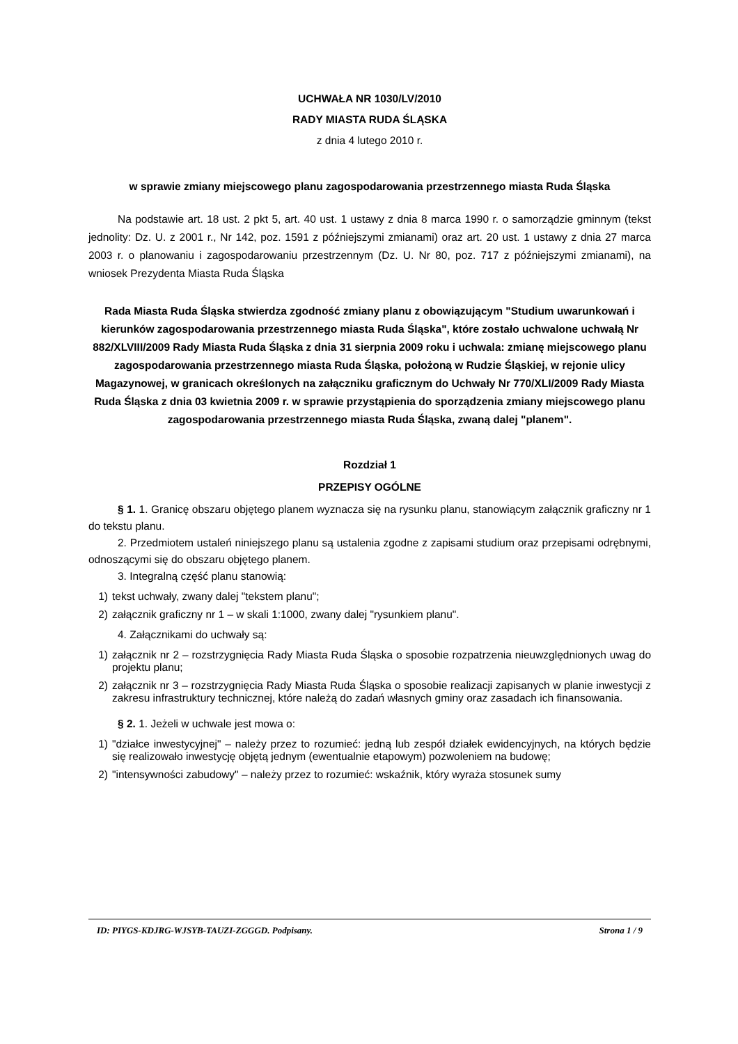UCHWAŁA NR 1030/LV/2010
RADY MIASTA RUDA ŚLĄSKA
z dnia 4 lutego 2010 r.
w sprawie zmiany miejscowego planu zagospodarowania przestrzennego miasta Ruda Śląska
Na podstawie art. 18 ust. 2 pkt 5, art. 40 ust. 1 ustawy z dnia 8 marca 1990 r. o samorządzie gminnym (tekst jednolity: Dz. U. z 2001 r., Nr 142, poz. 1591 z późniejszymi zmianami) oraz art. 20 ust. 1 ustawy z dnia 27 marca 2003 r. o planowaniu i zagospodarowaniu przestrzennym (Dz. U. Nr 80, poz. 717 z późniejszymi zmianami), na wniosek Prezydenta Miasta Ruda Śląska
Rada Miasta Ruda Śląska stwierdza zgodność zmiany planu z obowiązującym "Studium uwarunkowań i kierunków zagospodarowania przestrzennego miasta Ruda Śląska", które zostało uchwalone uchwałą Nr 882/XLVIII/2009 Rady Miasta Ruda Śląska z dnia 31 sierpnia 2009 roku i uchwala: zmianę miejscowego planu zagospodarowania przestrzennego miasta Ruda Śląska, położoną w Rudzie Śląskiej, w rejonie ulicy Magazynowej, w granicach określonych na załączniku graficznym do Uchwały Nr 770/XLI/2009 Rady Miasta Ruda Śląska z dnia 03 kwietnia 2009 r. w sprawie przystąpienia do sporządzenia zmiany miejscowego planu zagospodarowania przestrzennego miasta Ruda Śląska, zwaną dalej "planem".
Rozdział 1
PRZEPISY OGÓLNE
§ 1. 1. Granicę obszaru objętego planem wyznacza się na rysunku planu, stanowiącym załącznik graficzny nr 1 do tekstu planu.
2. Przedmiotem ustaleń niniejszego planu są ustalenia zgodne z zapisami studium oraz przepisami odrębnymi, odnoszącymi się do obszaru objętego planem.
3. Integralną część planu stanowią:
1) tekst uchwały, zwany dalej "tekstem planu";
2) załącznik graficzny nr 1 – w skali 1:1000, zwany dalej "rysunkiem planu".
4. Załącznikami do uchwały są:
1) załącznik nr 2 – rozstrzygnięcia Rady Miasta Ruda Śląska o sposobie rozpatrzenia nieuwzględnionych uwag do projektu planu;
2) załącznik nr 3 – rozstrzygnięcia Rady Miasta Ruda Śląska o sposobie realizacji zapisanych w planie inwestycji z zakresu infrastruktury technicznej, które należą do zadań własnych gminy oraz zasadach ich finansowania.
§ 2. 1. Jeżeli w uchwale jest mowa o:
1) "działce inwestycyjnej" – należy przez to rozumieć: jedną lub zespół działek ewidencyjnych, na których będzie się realizowało inwestycję objętą jednym (ewentualnie etapowym) pozwoleniem na budowę;
2) "intensywności zabudowy" – należy przez to rozumieć: wskaźnik, który wyraża stosunek sumy
ID: PIYGS-KDJRG-WJSYB-TAUZI-ZGGGD. Podpisany. Strona 1 / 9